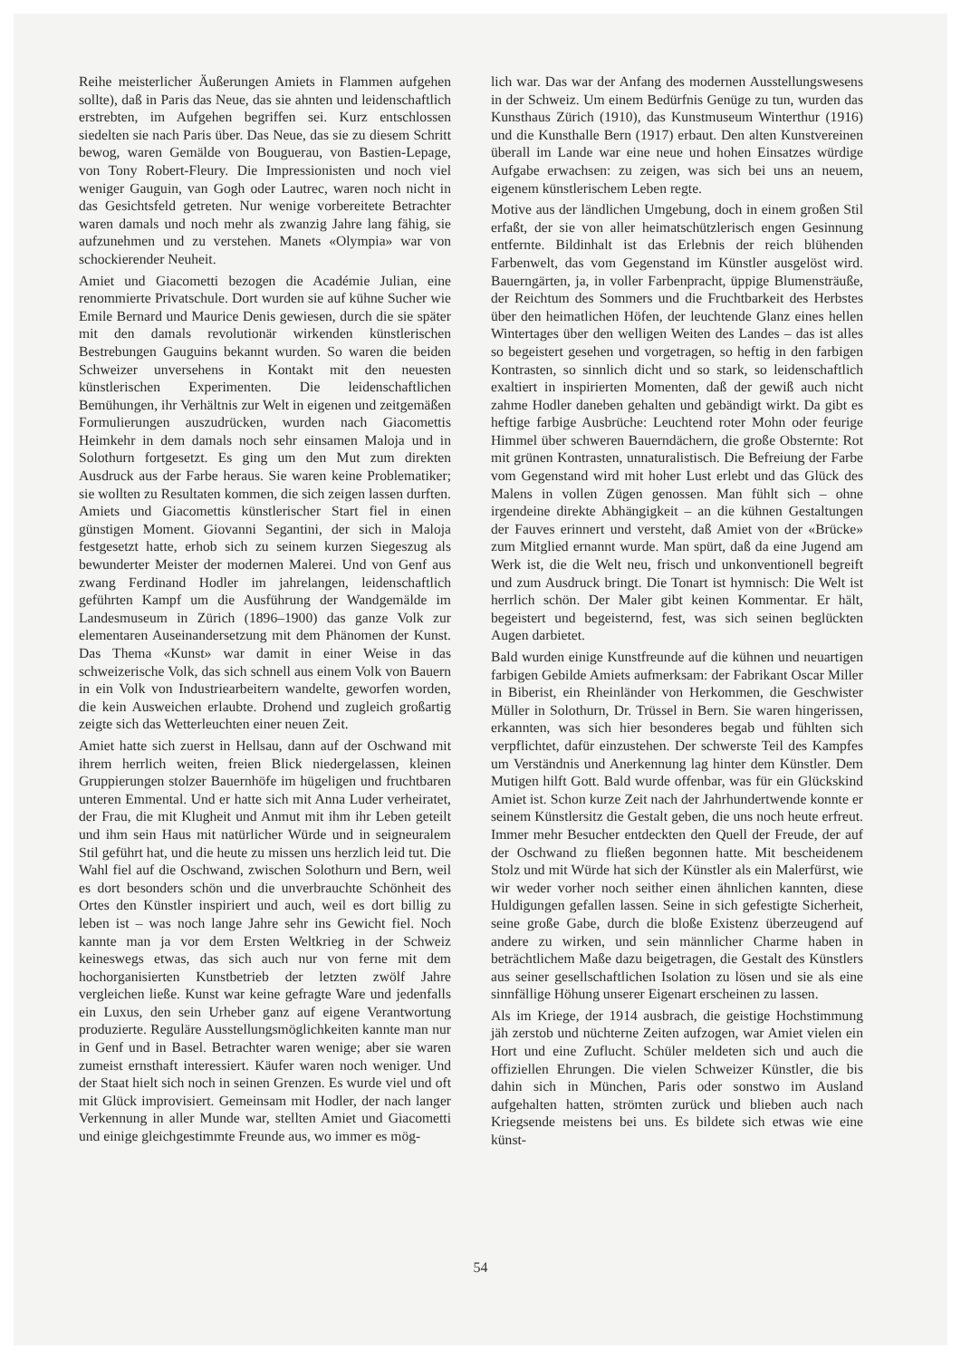Reihe meisterlicher Äußerungen Amiets in Flammen aufgehen sollte), daß in Paris das Neue, das sie ahnten und leidenschaftlich erstrebten, im Aufgehen begriffen sei. Kurz entschlossen siedelten sie nach Paris über. Das Neue, das sie zu diesem Schritt bewog, waren Gemälde von Bouguerau, von Bastien-Lepage, von Tony Robert-Fleury. Die Impressionisten und noch viel weniger Gauguin, van Gogh oder Lautrec, waren noch nicht in das Gesichtsfeld getreten. Nur wenige vorbereitete Betrachter waren damals und noch mehr als zwanzig Jahre lang fähig, sie aufzunehmen und zu verstehen. Manets «Olympia» war von schockierender Neuheit.
Amiet und Giacometti bezogen die Académie Julian, eine renommierte Privatschule. Dort wurden sie auf kühne Sucher wie Emile Bernard und Maurice Denis gewiesen, durch die sie später mit den damals revolutionär wirkenden künstlerischen Bestrebungen Gauguins bekannt wurden. So waren die beiden Schweizer unversehens in Kontakt mit den neuesten künstlerischen Experimenten. Die leidenschaftlichen Bemühungen, ihr Verhältnis zur Welt in eigenen und zeitgemäßen Formulierungen auszudrücken, wurden nach Giacomettis Heimkehr in dem damals noch sehr einsamen Maloja und in Solothurn fortgesetzt. Es ging um den Mut zum direkten Ausdruck aus der Farbe heraus. Sie waren keine Problematiker; sie wollten zu Resultaten kommen, die sich zeigen lassen durften. Amiets und Giacomettis künstlerischer Start fiel in einen günstigen Moment. Giovanni Segantini, der sich in Maloja festgesetzt hatte, erhob sich zu seinem kurzen Siegeszug als bewunderter Meister der modernen Malerei. Und von Genf aus zwang Ferdinand Hodler im jahrelangen, leidenschaftlich geführten Kampf um die Ausführung der Wandgemälde im Landesmuseum in Zürich (1896–1900) das ganze Volk zur elementaren Auseinandersetzung mit dem Phänomen der Kunst. Das Thema «Kunst» war damit in einer Weise in das schweizerische Volk, das sich schnell aus einem Volk von Bauern in ein Volk von Industriearbeitern wandelte, geworfen worden, die kein Ausweichen erlaubte. Drohend und zugleich großartig zeigte sich das Wetterleuchten einer neuen Zeit.
Amiet hatte sich zuerst in Hellsau, dann auf der Oschwand mit ihrem herrlich weiten, freien Blick niedergelassen, kleinen Gruppierungen stolzer Bauernhöfe im hügeligen und fruchtbaren unteren Emmental. Und er hatte sich mit Anna Luder verheiratet, der Frau, die mit Klugheit und Anmut mit ihm ihr Leben geteilt und ihm sein Haus mit natürlicher Würde und in seigneuralem Stil geführt hat, und die heute zu missen uns herzlich leid tut. Die Wahl fiel auf die Oschwand, zwischen Solothurn und Bern, weil es dort besonders schön und die unverbrauchte Schönheit des Ortes den Künstler inspiriert und auch, weil es dort billig zu leben ist – was noch lange Jahre sehr ins Gewicht fiel. Noch kannte man ja vor dem Ersten Weltkrieg in der Schweiz keineswegs etwas, das sich auch nur von ferne mit dem hochorganisierten Kunstbetrieb der letzten zwölf Jahre vergleichen ließe. Kunst war keine gefragte Ware und jedenfalls ein Luxus, den sein Urheber ganz auf eigene Verantwortung produzierte. Reguläre Ausstellungsmöglichkeiten kannte man nur in Genf und in Basel. Betrachter waren wenige; aber sie waren zumeist ernsthaft interessiert. Käufer waren noch weniger. Und der Staat hielt sich noch in seinen Grenzen. Es wurde viel und oft mit Glück improvisiert. Gemeinsam mit Hodler, der nach langer Verkennung in aller Munde war, stellten Amiet und Giacometti und einige gleichgestimmte Freunde aus, wo immer es mög-
lich war. Das war der Anfang des modernen Ausstellungswesens in der Schweiz. Um einem Bedürfnis Genüge zu tun, wurden das Kunsthaus Zürich (1910), das Kunstmuseum Winterthur (1916) und die Kunsthalle Bern (1917) erbaut. Den alten Kunstvereinen überall im Lande war eine neue und hohen Einsatzes würdige Aufgabe erwachsen: zu zeigen, was sich bei uns an neuem, eigenem künstlerischem Leben regte.
Motive aus der ländlichen Umgebung, doch in einem großen Stil erfaßt, der sie von aller heimatschützlerisch engen Gesinnung entfernte. Bildinhalt ist das Erlebnis der reich blühenden Farbenwelt, das vom Gegenstand im Künstler ausgelöst wird. Bauerngärten, ja, in voller Farbenpracht, üppige Blumensträuße, der Reichtum des Sommers und die Fruchtbarkeit des Herbstes über den heimatlichen Höfen, der leuchtende Glanz eines hellen Wintertages über den welligen Weiten des Landes – das ist alles so begeistert gesehen und vorgetragen, so heftig in den farbigen Kontrasten, so sinnlich dicht und so stark, so leidenschaftlich exaltiert in inspirierten Momenten, daß der gewiß auch nicht zahme Hodler daneben gehalten und gebändigt wirkt. Da gibt es heftige farbige Ausbrüche: Leuchtend roter Mohn oder feurige Himmel über schweren Bauerndächern, die große Obsternte: Rot mit grünen Kontrasten, unnaturalistisch. Die Befreiung der Farbe vom Gegenstand wird mit hoher Lust erlebt und das Glück des Malens in vollen Zügen genossen. Man fühlt sich – ohne irgendeine direkte Abhängigkeit – an die kühnen Gestaltungen der Fauves erinnert und versteht, daß Amiet von der «Brücke» zum Mitglied ernannt wurde. Man spürt, daß da eine Jugend am Werk ist, die die Welt neu, frisch und unkonventionell begreift und zum Ausdruck bringt. Die Tonart ist hymnisch: Die Welt ist herrlich schön. Der Maler gibt keinen Kommentar. Er hält, begeistert und begeisternd, fest, was sich seinen beglückten Augen darbietet.
Bald wurden einige Kunstfreunde auf die kühnen und neuartigen farbigen Gebilde Amiets aufmerksam: der Fabrikant Oscar Miller in Biberist, ein Rheinländer von Herkommen, die Geschwister Müller in Solothurn, Dr. Trüssel in Bern. Sie waren hingerissen, erkannten, was sich hier besonderes begab und fühlten sich verpflichtet, dafür einzustehen. Der schwerste Teil des Kampfes um Verständnis und Anerkennung lag hinter dem Künstler. Dem Mutigen hilft Gott. Bald wurde offenbar, was für ein Glückskind Amiet ist. Schon kurze Zeit nach der Jahrhundertwende konnte er seinem Künstlersitz die Gestalt geben, die uns noch heute erfreut. Immer mehr Besucher entdeckten den Quell der Freude, der auf der Oschwand zu fließen begonnen hatte. Mit bescheidenem Stolz und mit Würde hat sich der Künstler als ein Malerfürst, wie wir weder vorher noch seither einen ähnlichen kannten, diese Huldigungen gefallen lassen. Seine in sich gefestigte Sicherheit, seine große Gabe, durch die bloße Existenz überzeugend auf andere zu wirken, und sein männlicher Charme haben in beträchtlichem Maße dazu beigetragen, die Gestalt des Künstlers aus seiner gesellschaftlichen Isolation zu lösen und sie als eine sinnfällige Höhung unserer Eigenart erscheinen zu lassen.
Als im Kriege, der 1914 ausbrach, die geistige Hochstimmung jäh zerstob und nüchterne Zeiten aufzogen, war Amiet vielen ein Hort und eine Zuflucht. Schüler meldeten sich und auch die offiziellen Ehrungen. Die vielen Schweizer Künstler, die bis dahin sich in München, Paris oder sonstwo im Ausland aufgehalten hatten, strömten zurück und blieben auch nach Kriegsende meistens bei uns. Es bildete sich etwas wie eine künst-
54